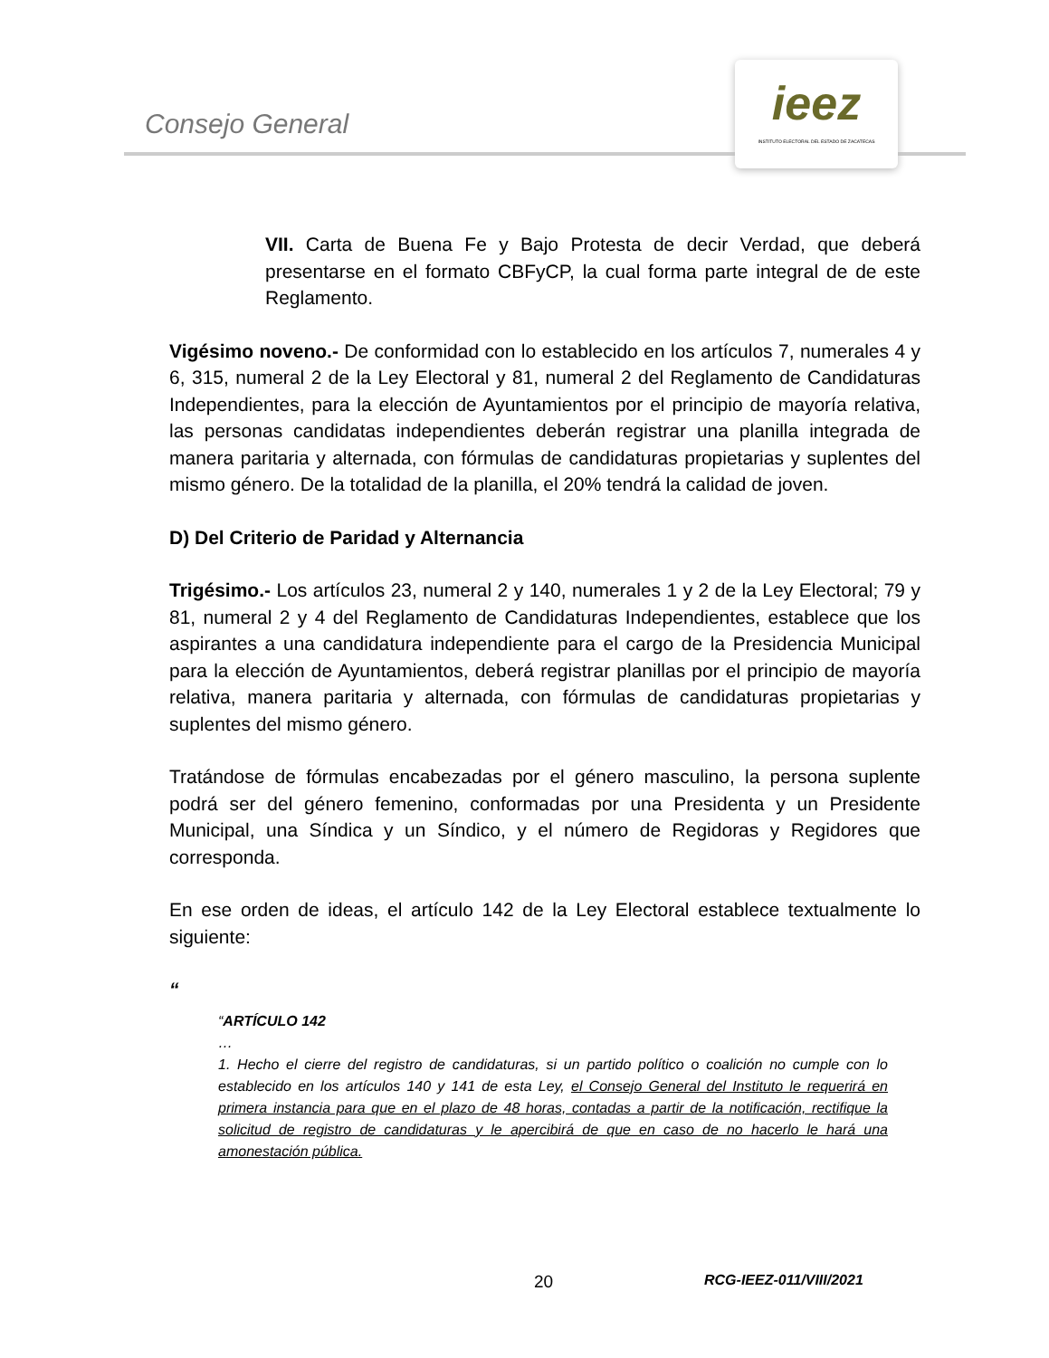Consejo General
ieez
INSTITUTO ELECTORAL DEL ESTADO DE ZACATECAS
VII. Carta de Buena Fe y Bajo Protesta de decir Verdad, que deberá presentarse en el formato CBFyCP, la cual forma parte integral de de este Reglamento.
Vigésimo noveno.- De conformidad con lo establecido en los artículos 7, numerales 4 y 6, 315, numeral 2 de la Ley Electoral y 81, numeral 2 del Reglamento de Candidaturas Independientes, para la elección de Ayuntamientos por el principio de mayoría relativa, las personas candidatas independientes deberán registrar una planilla integrada de manera paritaria y alternada, con fórmulas de candidaturas propietarias y suplentes del mismo género. De la totalidad de la planilla, el 20% tendrá la calidad de joven.
D) Del Criterio de Paridad y Alternancia
Trigésimo.- Los artículos 23, numeral 2 y 140, numerales 1 y 2 de la Ley Electoral; 79 y 81, numeral 2 y 4 del Reglamento de Candidaturas Independientes, establece que los aspirantes a una candidatura independiente para el cargo de la Presidencia Municipal para la elección de Ayuntamientos, deberá registrar planillas por el principio de mayoría relativa, manera paritaria y alternada, con fórmulas de candidaturas propietarias y suplentes del mismo género.
Tratándose de fórmulas encabezadas por el género masculino, la persona suplente podrá ser del género femenino, conformadas por una Presidenta y un Presidente Municipal, una Síndica y un Síndico, y el número de Regidoras y Regidores que corresponda.
En ese orden de ideas, el artículo 142 de la Ley Electoral establece textualmente lo siguiente:
“
“ARTÍCULO 142
…
1. Hecho el cierre del registro de candidaturas, si un partido político o coalición no cumple con lo establecido en los artículos 140 y 141 de esta Ley, el Consejo General del Instituto le requerirá en primera instancia para que en el plazo de 48 horas, contadas a partir de la notificación, rectifique la solicitud de registro de candidaturas y le apercibirá de que en caso de no hacerlo le hará una amonestación pública.
20 RCG-IEEZ-011/VIII/2021